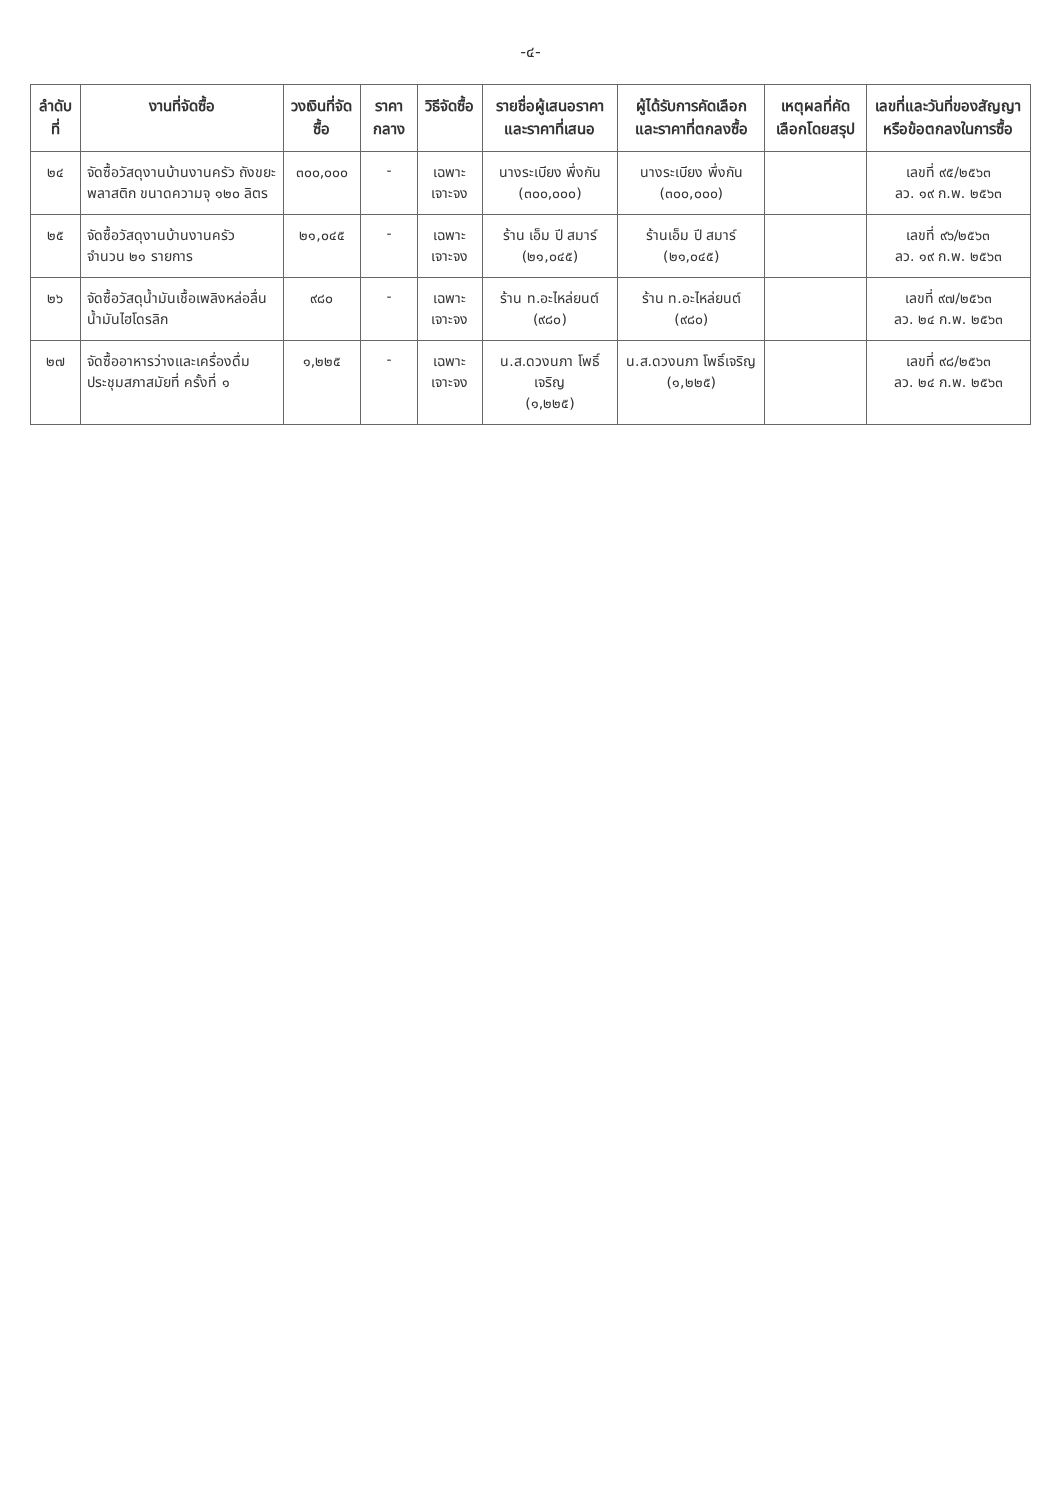-๔-
| ลำดับที่ | งานที่จัดซื้อ | วงเงินที่จัดซื้อ | ราคากลาง | วิธีจัดซื้อ | รายชื่อผู้เสนอราคาและราคาที่เสนอ | ผู้ได้รับการคัดเลือกและราคาที่ตกลงซื้อ | เหตุผลที่คัดเลือกโดยสรุป | เลขที่และวันที่ของสัญญาหรือข้อตกลงในการซื้อ |
| --- | --- | --- | --- | --- | --- | --- | --- | --- |
| ๒๔ | จัดซื้อวัสดุงานบ้านงานครัว ถังขยะพลาสติก ขนาดความจุ ๑๒๐ ลิตร | ๓๐๐,๐๐๐ | - | เฉพาะเจาะจง | นางระเบียง พึ่งกัน (๓๐๐,๐๐๐) | นางระเบียง พึ่งกัน (๓๐๐,๐๐๐) | | เลขที่ ๙๕/๒๕๖๓ ลว. ๑๙ ก.พ. ๒๕๖๓ |
| ๒๕ | จัดซื้อวัสดุงานบ้านงานครัว จำนวน ๒๑ รายการ | ๒๑,๐๔๕ | - | เฉพาะเจาะจง | ร้าน เอ็ม ปี สมาร์ (๒๑,๐๔๕) | ร้านเอ็ม ปี สมาร์ (๒๑,๐๔๕) | | เลขที่ ๙๖/๒๕๖๓ ลว. ๑๙ ก.พ. ๒๕๖๓ |
| ๒๖ | จัดซื้อวัสดุน้ำมันเชื้อเพลิงหล่อลื่น น้ำมันไฮโดรลิก | ๙๘๐ | - | เฉพาะเจาะจง | ร้าน ท.อะไหล่ยนต์ (๙๘๐) | ร้าน ท.อะไหล่ยนต์ (๙๘๐) | | เลขที่ ๙๗/๒๕๖๓ ลว. ๒๔ ก.พ. ๒๕๖๓ |
| ๒๗ | จัดซื้ออาหารว่างและเครื่องดื่ม ประชุมสภาสมัยที่ ครั้งที่ ๑ | ๑,๒๒๕ | - | เฉพาะเจาะจง | น.ส.ดวงนภา โพธิ์เจริญ (๑,๒๒๕) | น.ส.ดวงนภา โพธิ์เจริญ (๑,๒๒๕) | | เลขที่ ๙๘/๒๕๖๓ ลว. ๒๔ ก.พ. ๒๕๖๓ |